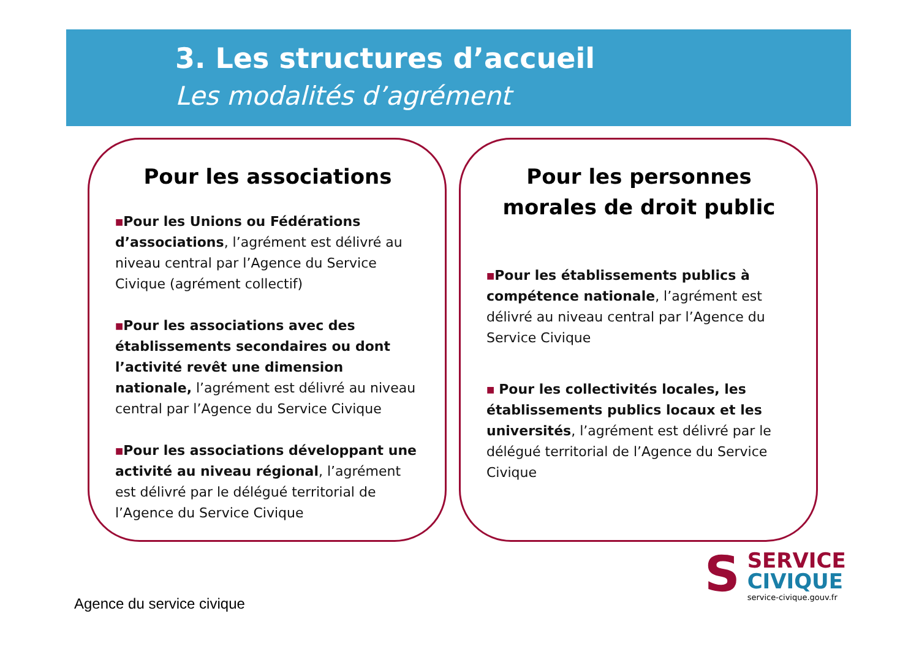3. Les structures d’accueil
Les modalités d’agrément
Pour les associations
■Pour les Unions ou Fédérations d’associations, l’agrément est délivré au niveau central par l’Agence du Service Civique (agrément collectif)
■Pour les associations avec des établissements secondaires ou dont l’activité revêt une dimension nationale, l’agrément est délivré au niveau central par l’Agence du Service Civique
■Pour les associations développant une activité au niveau régional, l’agrément est délivré par le délégué territorial de l’Agence du Service Civique
Pour les personnes morales de droit public
■Pour les établissements publics à compétence nationale, l’agrément est délivré au niveau central par l’Agence du Service Civique
■ Pour les collectivités locales, les établissements publics locaux et les universités, l’agrément est délivré par le délégué territorial de l’Agence du Service Civique
Agence du service civique
S
SERVICE
CIVIQUE
service-civique.gouv.fr